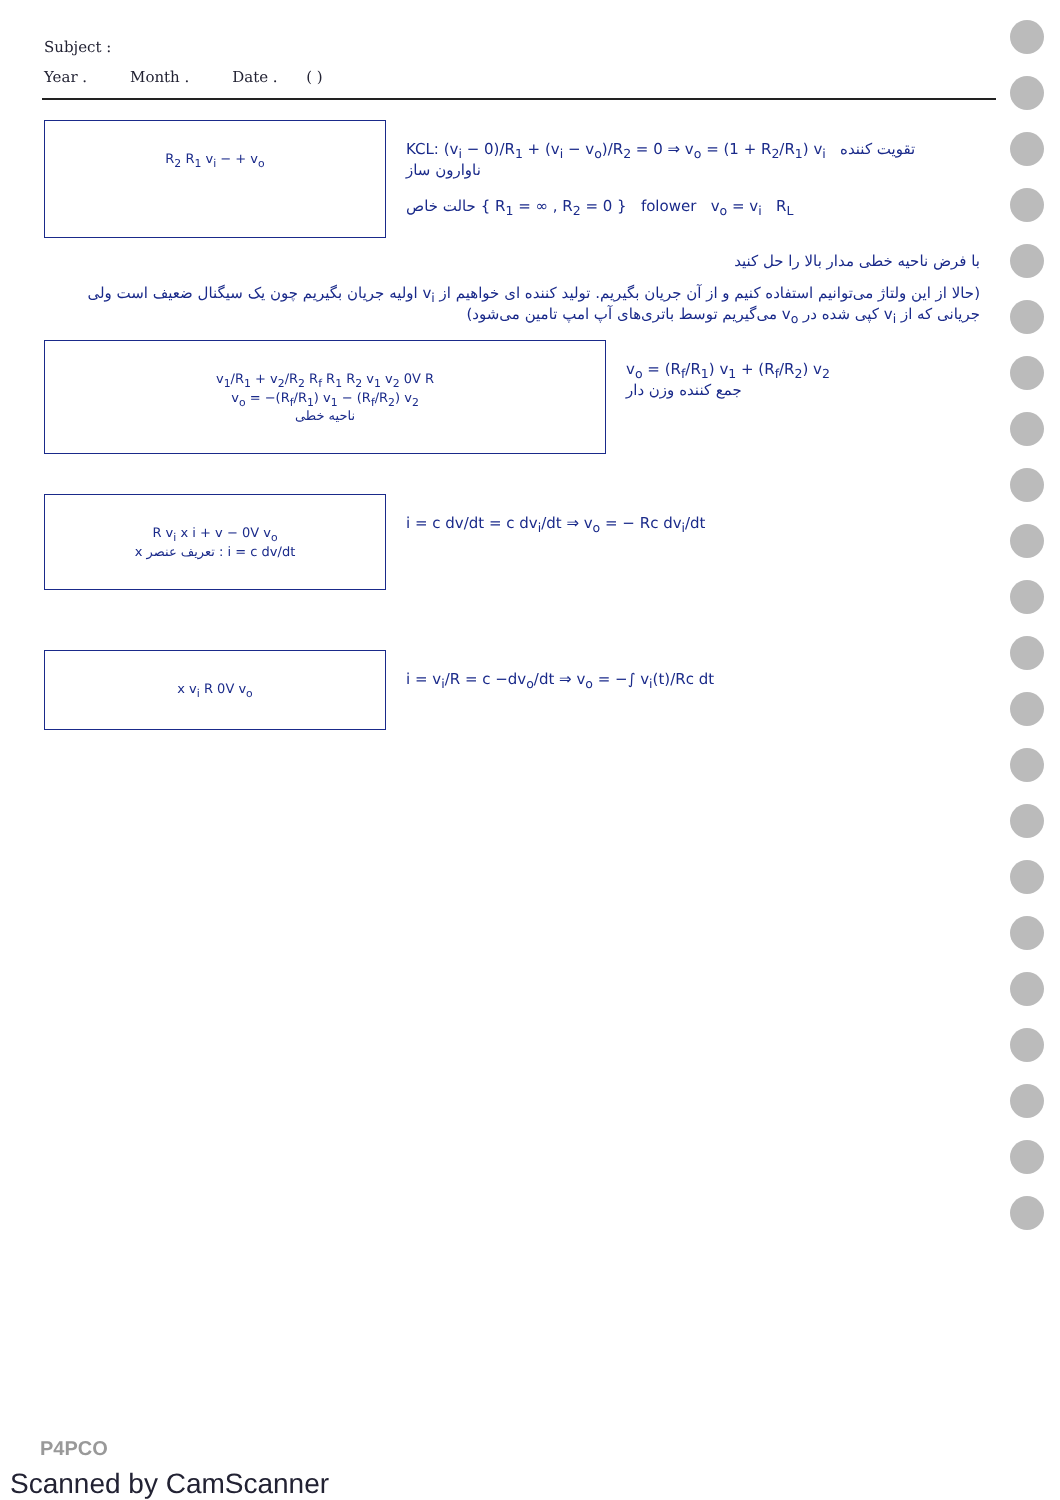Subject :
Year . Month . Date . ( )
R<sub>2</sub> R<sub>1</sub> v<sub>i</sub> − + v<sub>o</sub>
KCL: (v<sub>i</sub> − 0)/R<sub>1</sub> + (v<sub>i</sub> − v<sub>o</sub>)/R<sub>2</sub> = 0 ⇒ v<sub>o</sub> = (1 + R<sub>2</sub>/R<sub>1</sub>) v<sub>i</sub> تقویت کننده ناوارون ساز
حالت خاص { R<sub>1</sub> = ∞ , R<sub>2</sub> = 0 } folower v<sub>o</sub> = v<sub>i</sub> R<sub>L</sub>
با فرض ناحیه خطی مدار بالا را حل کنید
(حالا از این ولتاژ می‌توانیم استفاده کنیم و از آن جریان بگیریم. تولید کننده ای خواهیم از v<sub>i</sub> اولیه جریان بگیریم چون یک سیگنال ضعیف است ولی جریانی که از v<sub>i</sub> کپی شده در v<sub>o</sub> می‌گیریم توسط باتری‌های آپ امپ تامین می‌شود)
v<sub>1</sub>/R<sub>1</sub> + v<sub>2</sub>/R<sub>2</sub> R<sub>f</sub> R<sub>1</sub> R<sub>2</sub> v<sub>1</sub> v<sub>2</sub> 0V R
v<sub>o</sub> = −(R<sub>f</sub>/R<sub>1</sub>) v<sub>1</sub> − (R<sub>f</sub>/R<sub>2</sub>) v<sub>2</sub>
ناحیه خطی
v<sub>o</sub> = (R<sub>f</sub>/R<sub>1</sub>) v<sub>1</sub> + (R<sub>f</sub>/R<sub>2</sub>) v<sub>2</sub>
جمع کننده وزن دار
R v<sub>i</sub> x i + v − 0V v<sub>o</sub>
تعریف عنصر x : i = c dv/dt
i = c dv/dt = c dv<sub>i</sub>/dt ⇒ v<sub>o</sub> = − Rc dv<sub>i</sub>/dt
x v<sub>i</sub> R 0V v<sub>o</sub>
i = v<sub>i</sub>/R = c −dv<sub>o</sub>/dt ⇒ v<sub>o</sub> = −∫ v<sub>i</sub>(t)/Rc dt
P4PCO
Scanned by CamScanner